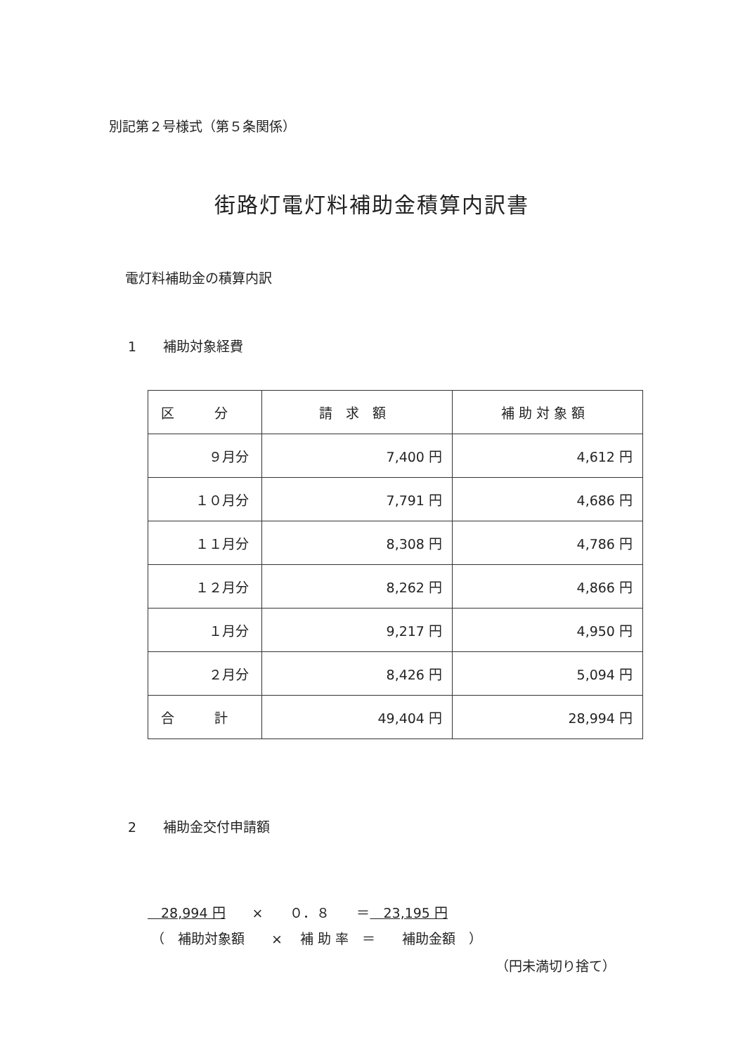別記第２号様式（第５条関係）
街路灯電灯料補助金積算内訳書
電灯料補助金の積算内訳
1　　補助対象経費
| 区 分 | 請 求 額 | 補 助 対 象 額 |
| ９月分 | 7,400 円 | 4,612 円 |
| １０月分 | 7,791 円 | 4,686 円 |
| １１月分 | 8,308 円 | 4,786 円 |
| １２月分 | 8,262 円 | 4,866 円 |
| １月分 | 9,217 円 | 4,950 円 |
| ２月分 | 8,426 円 | 5,094 円 |
| 合 計 | 49,404 円 | 28,994 円 |
2　　補助金交付申請額
　28,994 円　　×　　０．８　　＝　23,195 円
（　補助対象額　　×　 補 助 率　＝　　補助金額　）
（円未満切り捨て）